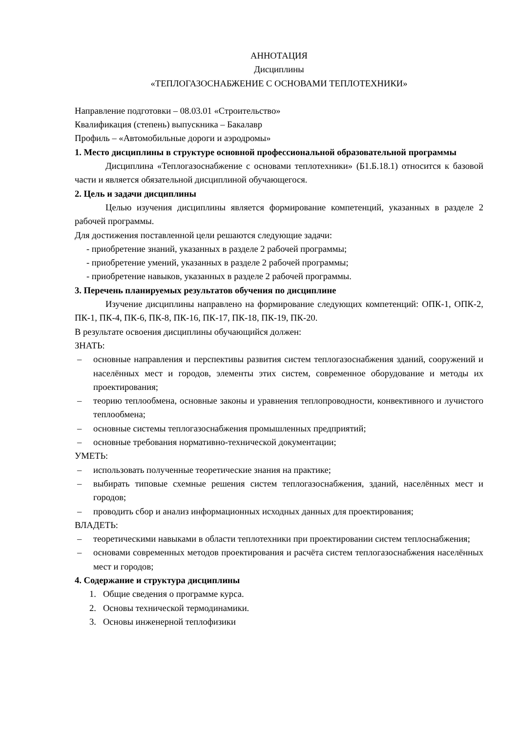АННОТАЦИЯ
Дисциплины
«ТЕПЛОГАЗОСНАБЖЕНИЕ С ОСНОВАМИ ТЕПЛОТЕХНИКИ»
Направление подготовки – 08.03.01 «Строительство»
Квалификация (степень) выпускника – Бакалавр
Профиль – «Автомобильные дороги и аэродромы»
1. Место дисциплины в структуре основной профессиональной образовательной программы
Дисциплина «Теплогазоснабжение с основами теплотехники» (Б1.Б.18.1) относится к базовой части и является обязательной дисциплиной обучающегося.
2. Цель и задачи дисциплины
Целью изучения дисциплины является формирование компетенций, указанных в разделе 2 рабочей программы.
Для достижения поставленной цели решаются следующие задачи:
- приобретение знаний, указанных в разделе 2 рабочей программы;
- приобретение умений, указанных в разделе 2 рабочей программы;
- приобретение навыков, указанных в разделе 2 рабочей программы.
3. Перечень планируемых результатов обучения по дисциплине
Изучение дисциплины направлено на формирование следующих компетенций: ОПК-1, ОПК-2, ПК-1, ПК-4, ПК-6, ПК-8, ПК-16, ПК-17, ПК-18, ПК-19, ПК-20.
В результате освоения дисциплины обучающийся должен:
ЗНАТЬ:
– основные направления и перспективы развития систем теплогазоснабжения зданий, сооружений и населённых мест и городов, элементы этих систем, современное оборудование и методы их проектирования;
– теорию теплообмена, основные законы и уравнения теплопроводности, конвективного и лучистого теплообмена;
– основные системы теплогазоснабжения промышленных предприятий;
– основные требования нормативно-технической документации;
УМЕТЬ:
– использовать полученные теоретические знания на практике;
– выбирать типовые схемные решения систем теплогазоснабжения, зданий, населённых мест и городов;
– проводить сбор и анализ информационных исходных данных для проектирования;
ВЛАДЕТЬ:
– теоретическими навыками в области теплотехники при проектировании систем теплоснабжения;
– основами современных методов проектирования и расчёта систем теплогазоснабжения населённых мест и городов;
4. Содержание и структура дисциплины
1. Общие сведения о программе курса.
2. Основы технической термодинамики.
3. Основы инженерной теплофизики